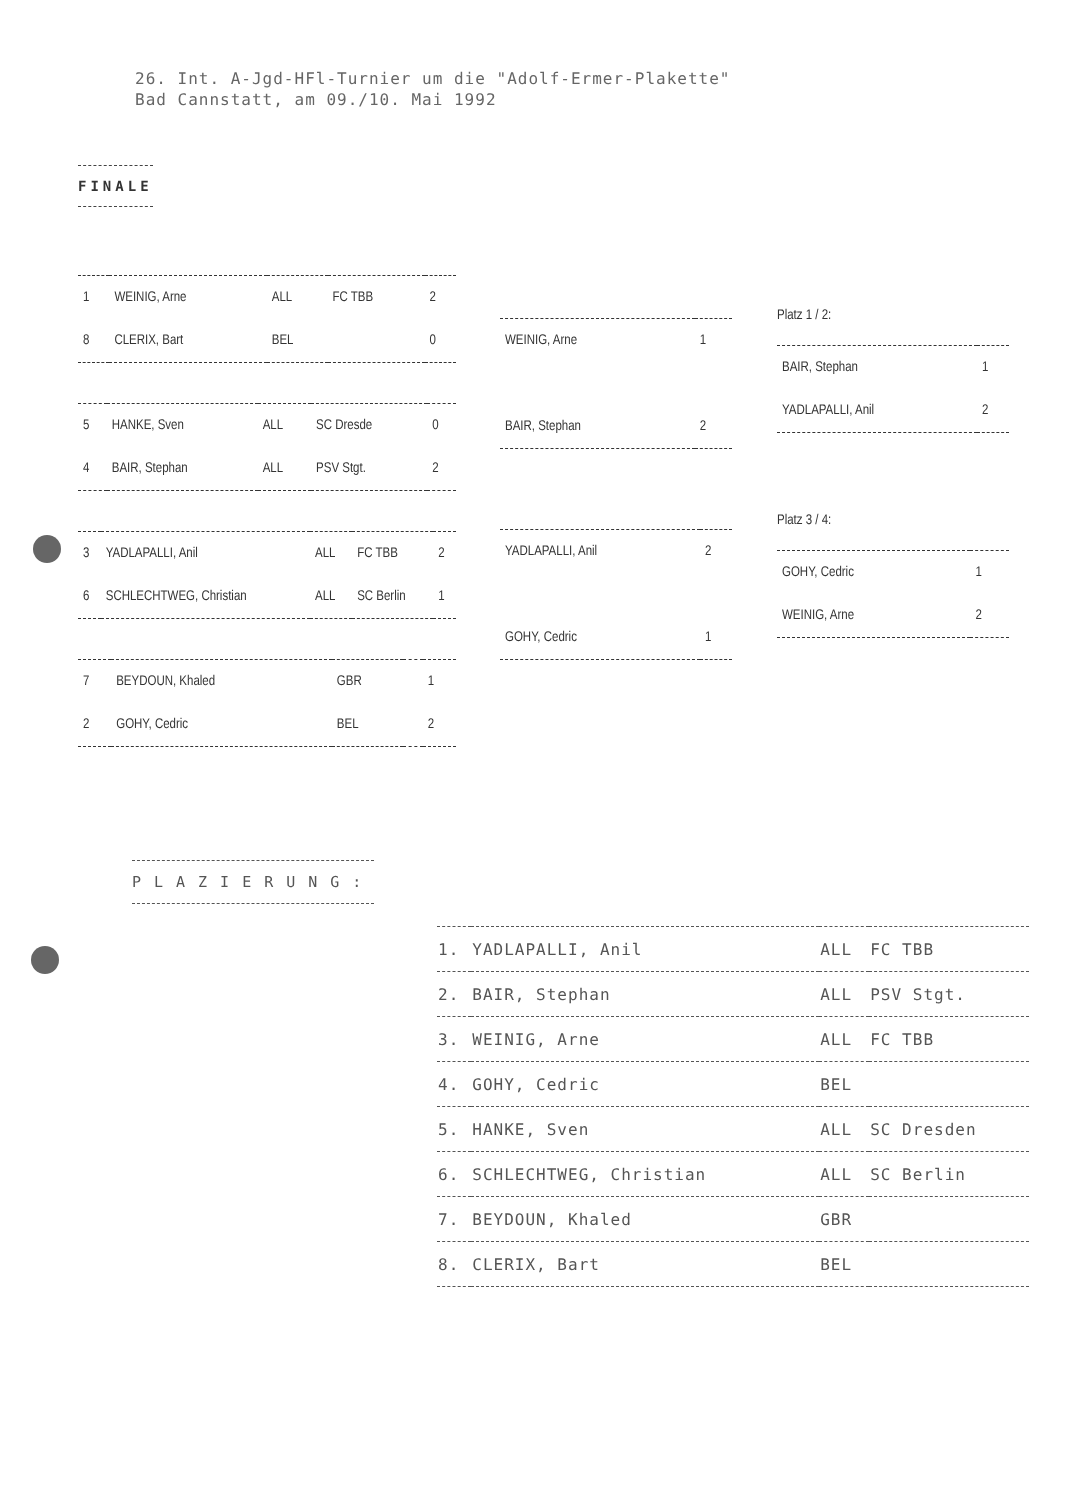26. Int. A-Jgd-HFl-Turnier um die "Adolf-Ermer-Plakette"
Bad Cannstatt, am 09./10. Mai 1992
FINALE
| 1 | WEINIG, Arne | ALL | FC TBB | 2 |
| 8 | CLERIX, Bart | BEL | | 0 |
| 5 | HANKE, Sven | ALL | SC Dresde | 0 |
| 4 | BAIR, Stephan | ALL | PSV Stgt. | 2 |
| 3 | YADLAPALLI, Anil | ALL | FC TBB | 2 |
| 6 | SCHLECHTWEG, Christian | ALL | SC Berlin | 1 |
| 7 | BEYDOUN, Khaled | GBR | | 1 |
| 2 | GOHY, Cedric | BEL | | 2 |
| WEINIG, Arne | 1 |
| BAIR, Stephan | 2 |
| YADLAPALLI, Anil | 2 |
| GOHY, Cedric | 1 |
Platz 1 / 2:
| BAIR, Stephan | 1 |
| YADLAPALLI, Anil | 2 |
Platz 3 / 4:
| GOHY, Cedric | 1 |
| WEINIG, Arne | 2 |
PLAZIERUNG:
| 1. | YADLAPALLI, Anil | ALL | FC TBB |
| 2. | BAIR, Stephan | ALL | PSV Stgt. |
| 3. | WEINIG, Arne | ALL | FC TBB |
| 4. | GOHY, Cedric | BEL | |
| 5. | HANKE, Sven | ALL | SC Dresden |
| 6. | SCHLECHTWEG, Christian | ALL | SC Berlin |
| 7. | BEYDOUN, Khaled | GBR | |
| 8. | CLERIX, Bart | BEL | |